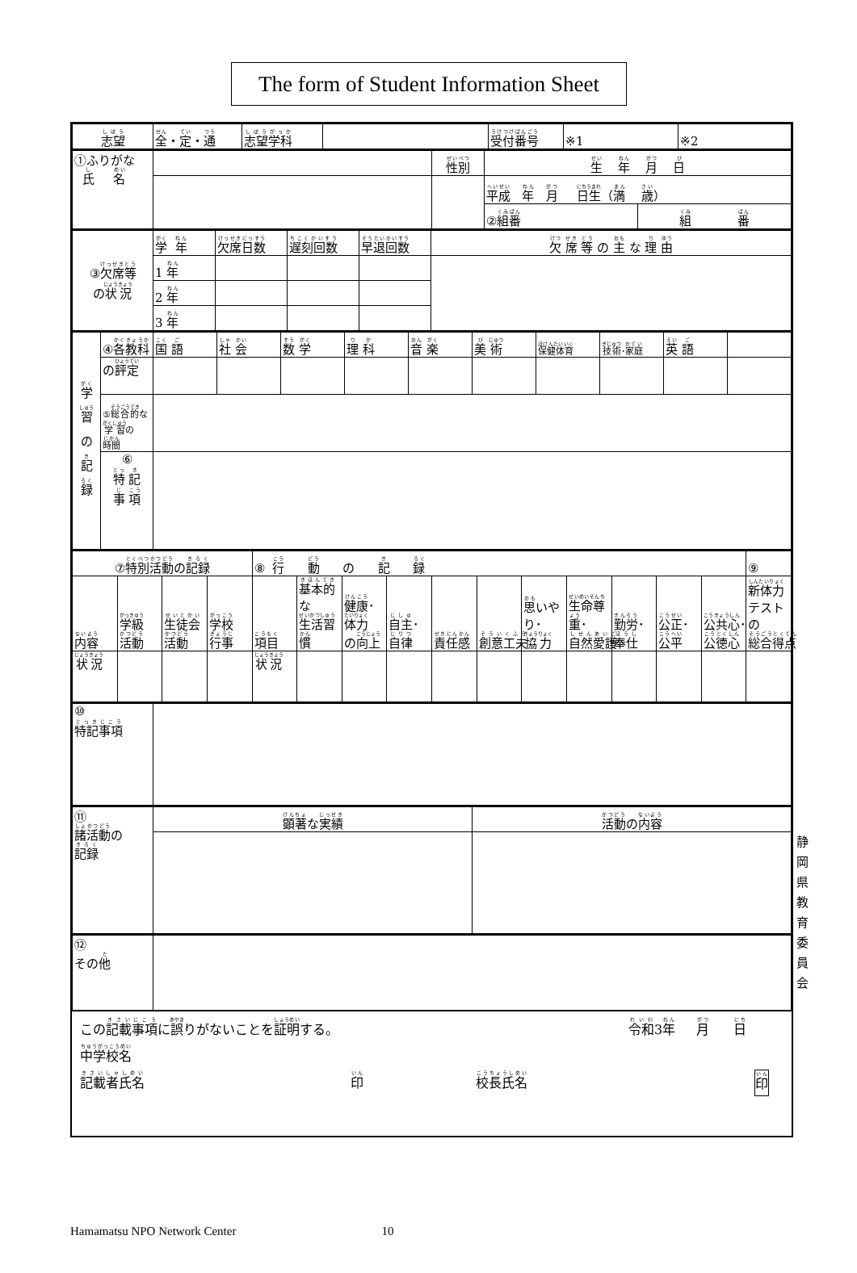The form of Student Information Sheet
| 志望 | 全 ・ 定 ・ 通 | 志望学科 | | 受付番号 | ※1 | ※2 |
| ①ふりがな 氏 名 | | 性別 | 生 年 月 日 | |
| | | | 平成 年 月 日生 （ 満 歳 ） | |
| | | | ② 組番 | 組 番 |
| ③ 欠席等 の 状況 | 学 年 | 欠席日数 | 遅刻回数 | 早退回数 | 欠 席 等 の 主 な 理 由 |
| | 1 年 | | | | |
| | 2 年 | | | | |
| | 3 年 | | | | |
| 学 習 の 記 録 | ④ 各教科 | 国 語 | 社 会 | 数 学 | 理 科 | 音 楽 | 美 術 | 保健体育 | 技術 ･ 家庭 | 英 語 | |
| | の 評定 | | | | | | | | | | |
| | ⑤ 総合的 な 学習 の 時間 | | | | | | | | | | |
| | ⑥ 特 記 事 項 | | | | | | | | | | |
| ⑦ 特別活動 の 記録 | | | | ⑧ 行 動 の 記 録 | | | | | | | | | | | ⑨ |
| 内容 | 学級 活動 | 生徒会 活動 | 学校 行事 | 項目 | 基本的 な 生活習慣 | 健康 ･ 体力 の 向上 | 自主 ･ 自律 | 責任感 | 創意工夫 | 思 いやり･ 協力 | 生命尊重 ･ 自然愛護 | 勤労 ･ 奉仕 | 公正 ･ 公平 | 公共心 ･ 公徳心 | 新体力 テスト の 総合得点 |
| 状況 | | | | 状況 | | | | | | | | | | | |
| ⑩ 特記事項 | |
| ⑪ 諸活動 の 記録 | 顕著 な 実績 | 活動 の 内容 |
| ⑫ その 他 | |
この記載事項に誤りがないことを証明する。 令和3年 月 日
中学校名
記載者氏名 印 校長氏名 印
静
岡
県
教
育
委
員
会
Hamamatsu NPO Network Center 10